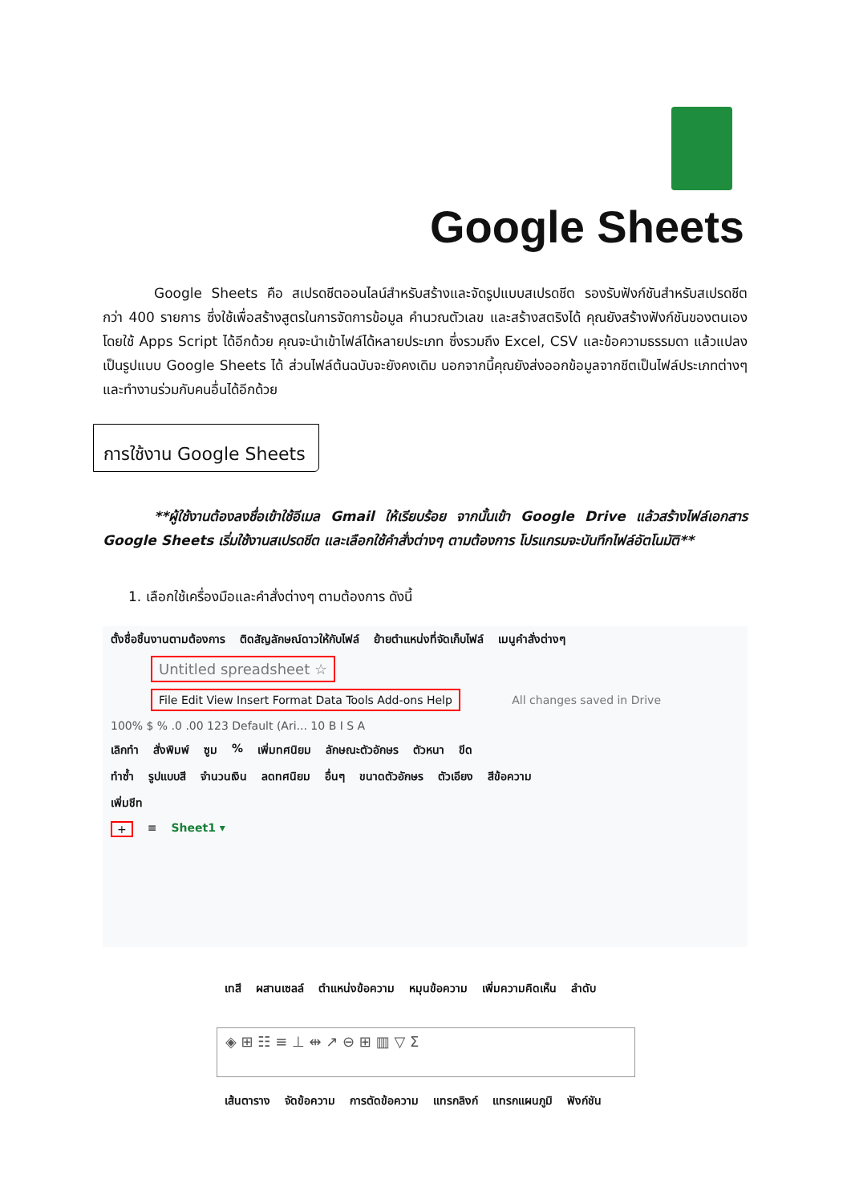Google Sheets
Google Sheets คือ สเปรดชีตออนไลน์สำหรับสร้างและจัดรูปแบบสเปรดชีต รองรับฟังก์ชันสำหรับสเปรดชีตกว่า 400 รายการ ซึ่งใช้เพื่อสร้างสูตรในการจัดการข้อมูล คำนวณตัวเลข และสร้างสตริงได้ คุณยังสร้างฟังก์ชันของตนเองโดยใช้ Apps Script ได้อีกด้วย คุณจะนำเข้าไฟล์ได้หลายประเภท ซึ่งรวมถึง Excel, CSV และข้อความธรรมดา แล้วแปลงเป็นรูปแบบ Google Sheets ได้ ส่วนไฟล์ต้นฉบับจะยังคงเดิม นอกจากนี้คุณยังส่งออกข้อมูลจากชีตเป็นไฟล์ประเภทต่างๆ และทำงานร่วมกับคนอื่นได้อีกด้วย
การใช้งาน Google Sheets
**ผู้ใช้งานต้องลงชื่อเข้าใช้อีเมล Gmail ให้เรียบร้อย จากนั้นเข้า Google Drive แล้วสร้างไฟล์เอกสาร Google Sheets เริ่มใช้งานสเปรดชีต และเลือกใช้คำสั่งต่างๆ ตามต้องการ โปรแกรมจะบันทึกไฟล์อัตโนมัติ**
1. เลือกใช้เครื่องมือและคำสั่งต่างๆ ตามต้องการ ดังนี้
ตั้งชื่อชิ้นงานตามต้องการ ติดสัญลักษณ์ดาวให้กับไฟล์ ย้ายตำแหน่งที่จัดเก็บไฟล์ เมนูคำสั่งต่างๆ
Untitled spreadsheet ☆
File Edit View Insert Format Data Tools Add-ons Help
All changes saved in Drive
100% $ % .0 .00 123 Default (Ari... 10 B I S A
เลิกทำ สั่งพิมพ์ ซูม% เพิ่มทศนิยม ลักษณะตัวอักษร ตัวหนา ขีด
ทำซ้ำ รูปแบบสี จำนวนเงิน ลดทศนิยม อื่นๆ ขนาดตัวอักษร ตัวเอียง สีข้อความ
เพิ่มชีท
+ ≡ Sheet1 ▾
เทสี ผสานเซลล์ ตำแหน่งข้อความ หมุนข้อความ เพิ่มความคิดเห็น ลำดับ
◈ ⊞ ☷ ≡ ⊥ ⇹ ↗ ⊖ ⊞ ▥ ▽ Σ
เส้นตาราง จัดข้อความ การตัดข้อความ แทรกลิงก์ แทรกแผนภูมิ ฟังก์ชัน